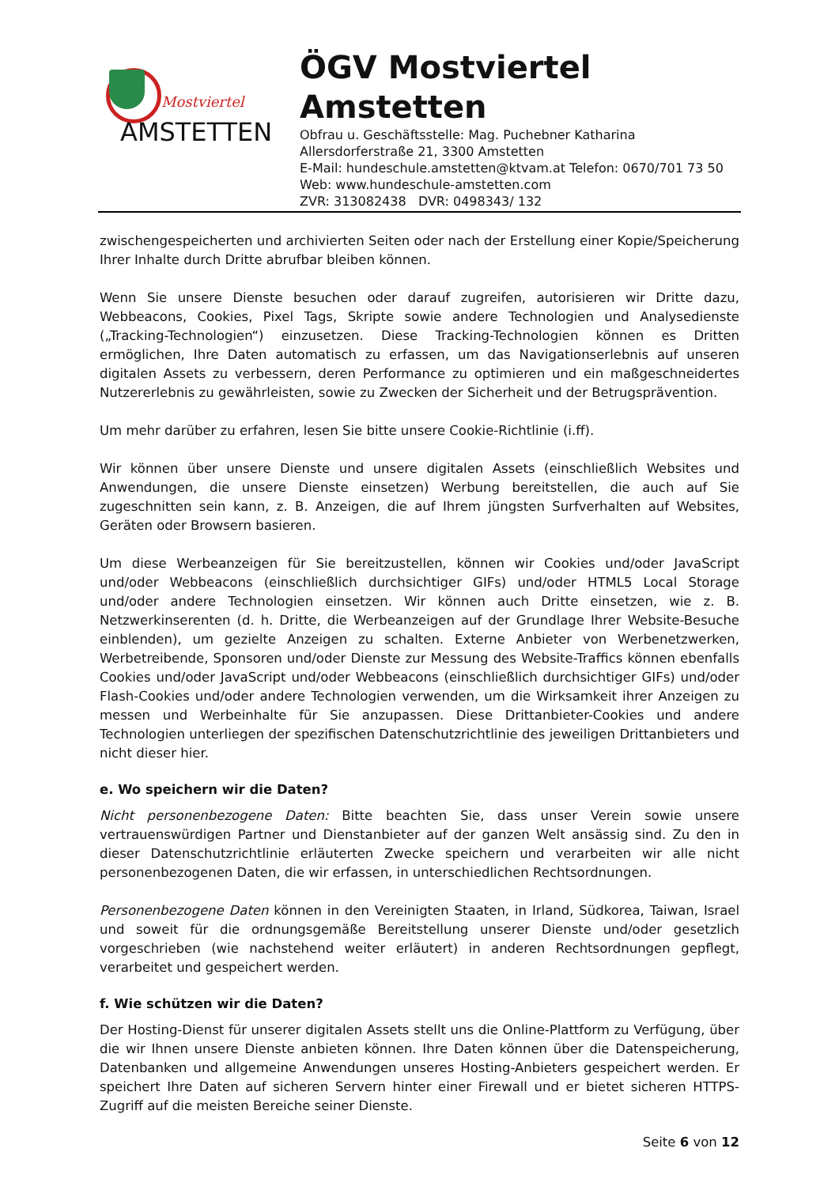Mostviertel
AMSTETTEN
ÖGV Mostviertel
Amstetten
Obfrau u. Geschäftsstelle: Mag. Puchebner Katharina
Allersdorferstraße 21, 3300 Amstetten
E-Mail: hundeschule.amstetten@ktvam.at Telefon: 0670/701 73 50
Web: www.hundeschule-amstetten.com
ZVR: 313082438 DVR: 0498343/ 132
zwischengespeicherten und archivierten Seiten oder nach der Erstellung einer Kopie/Speicherung Ihrer Inhalte durch Dritte abrufbar bleiben können.
Wenn Sie unsere Dienste besuchen oder darauf zugreifen, autorisieren wir Dritte dazu, Webbeacons, Cookies, Pixel Tags, Skripte sowie andere Technologien und Analysedienste („Tracking-Technologien“) einzusetzen. Diese Tracking-Technologien können es Dritten ermöglichen, Ihre Daten automatisch zu erfassen, um das Navigationserlebnis auf unseren digitalen Assets zu verbessern, deren Performance zu optimieren und ein maßgeschneidertes Nutzererlebnis zu gewährleisten, sowie zu Zwecken der Sicherheit und der Betrugsprävention.
Um mehr darüber zu erfahren, lesen Sie bitte unsere Cookie-Richtlinie (i.ff).
Wir können über unsere Dienste und unsere digitalen Assets (einschließlich Websites und Anwendungen, die unsere Dienste einsetzen) Werbung bereitstellen, die auch auf Sie zugeschnitten sein kann, z. B. Anzeigen, die auf Ihrem jüngsten Surfverhalten auf Websites, Geräten oder Browsern basieren.
Um diese Werbeanzeigen für Sie bereitzustellen, können wir Cookies und/oder JavaScript und/oder Webbeacons (einschließlich durchsichtiger GIFs) und/oder HTML5 Local Storage und/oder andere Technologien einsetzen. Wir können auch Dritte einsetzen, wie z. B. Netzwerkinserenten (d. h. Dritte, die Werbeanzeigen auf der Grundlage Ihrer Website-Besuche einblenden), um gezielte Anzeigen zu schalten. Externe Anbieter von Werbenetzwerken, Werbetreibende, Sponsoren und/oder Dienste zur Messung des Website-Traffics können ebenfalls Cookies und/oder JavaScript und/oder Webbeacons (einschließlich durchsichtiger GIFs) und/oder Flash-Cookies und/oder andere Technologien verwenden, um die Wirksamkeit ihrer Anzeigen zu messen und Werbeinhalte für Sie anzupassen. Diese Drittanbieter-Cookies und andere Technologien unterliegen der spezifischen Datenschutzrichtlinie des jeweiligen Drittanbieters und nicht dieser hier.
e. Wo speichern wir die Daten?
Nicht personenbezogene Daten: Bitte beachten Sie, dass unser Verein sowie unsere vertrauenswürdigen Partner und Dienstanbieter auf der ganzen Welt ansässig sind. Zu den in dieser Datenschutzrichtlinie erläuterten Zwecke speichern und verarbeiten wir alle nicht personenbezogenen Daten, die wir erfassen, in unterschiedlichen Rechtsordnungen.
Personenbezogene Daten können in den Vereinigten Staaten, in Irland, Südkorea, Taiwan, Israel und soweit für die ordnungsgemäße Bereitstellung unserer Dienste und/oder gesetzlich vorgeschrieben (wie nachstehend weiter erläutert) in anderen Rechtsordnungen gepflegt, verarbeitet und gespeichert werden.
f. Wie schützen wir die Daten?
Der Hosting-Dienst für unserer digitalen Assets stellt uns die Online-Plattform zu Verfügung, über die wir Ihnen unsere Dienste anbieten können. Ihre Daten können über die Datenspeicherung, Datenbanken und allgemeine Anwendungen unseres Hosting-Anbieters gespeichert werden. Er speichert Ihre Daten auf sicheren Servern hinter einer Firewall und er bietet sicheren HTTPS-Zugriff auf die meisten Bereiche seiner Dienste.
Seite 6 von 12